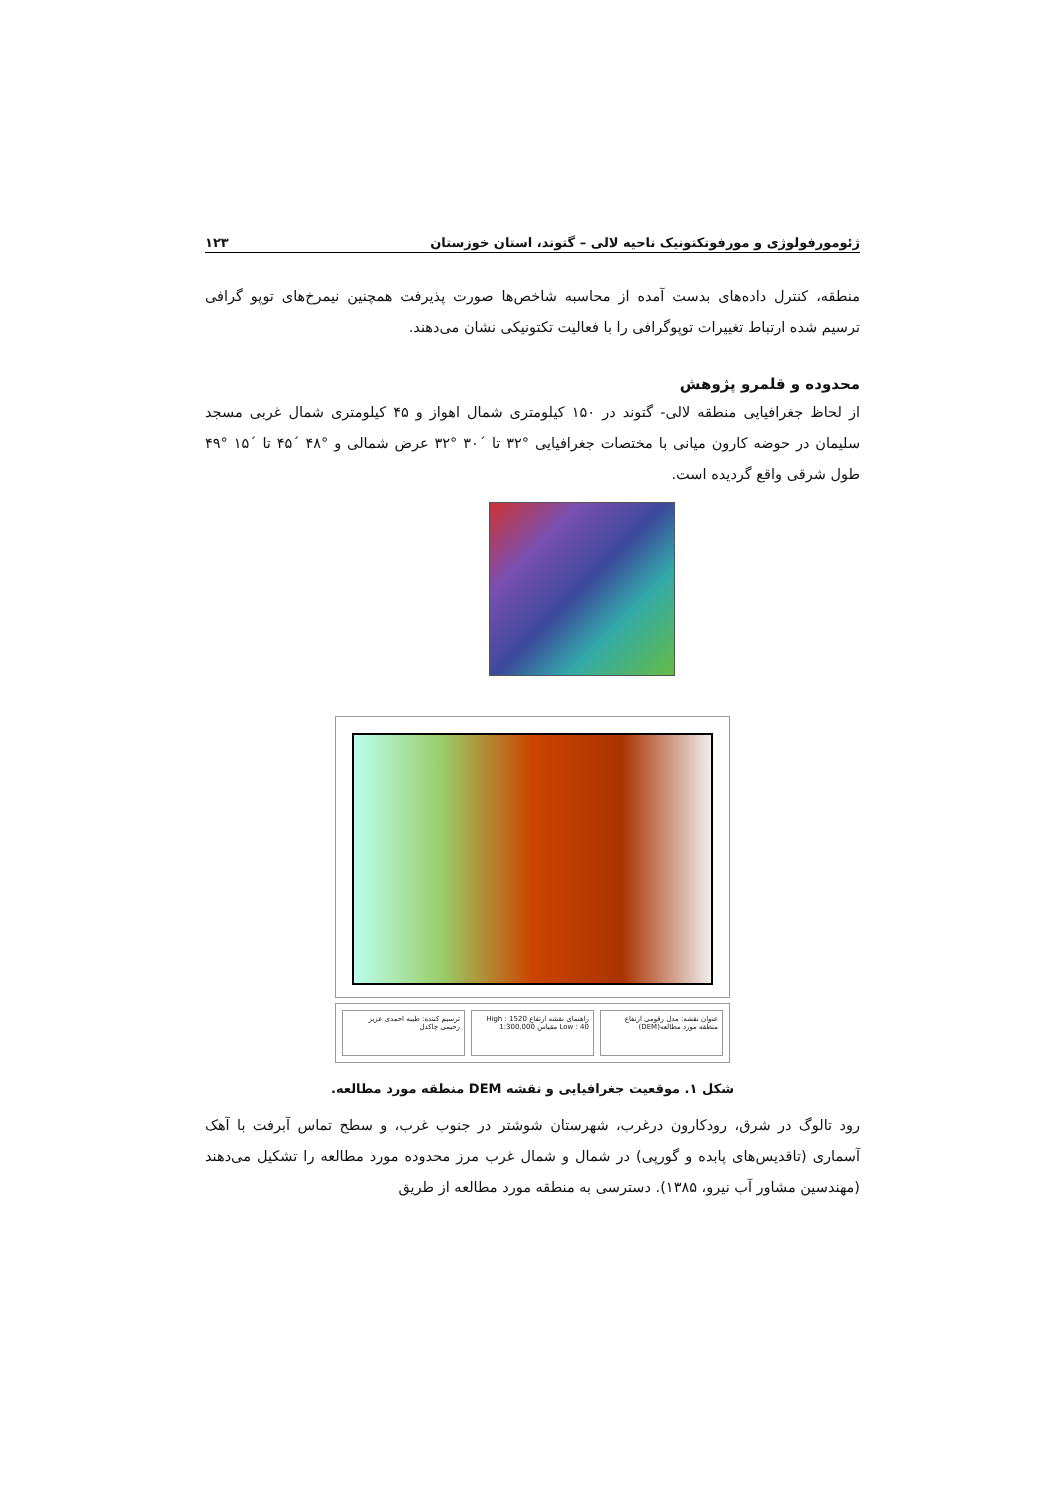ژئومورفولوژی و مورفوتکتونیک ناحیه لالی – گتوند، استان خوزستان ۱۲۳
منطقه، کنترل داده‌های بدست آمده از محاسبه شاخص‌ها صورت پذیرفت همچنین نیمرخ‌های توپو گرافی ترسیم شده ارتباط تغییرات توپوگرافی را با فعالیت تکتونیکی نشان می‌دهند.
محدوده و قلمرو پژوهش
از لحاظ جغرافیایی منطقه لالی- گتوند در ۱۵۰ کیلومتری شمال اهواز و ۴۵ کیلومتری شمال غربی مسجد سلیمان در حوضه کارون میانی با مختصات جغرافیایی °۳۲ تا ´۳۰ °۳۲ عرض شمالی و °۴۸ ´۴۵ تا ´۱۵ °۴۹ طول شرقی واقع گردیده است.
عنوان نقشه: مدل رقومی ارتفاع منطقه مورد مطالعه(DEM)
راهنمای نقشه ارتفاع High : 1520 Low : 40 مقیاس 1:300,000
ترسیم کننده: طیبه احمدی عزیز رحیمی چاکدل
شکل ۱. موقعیت جغرافیایی و نقشه DEM منطقه مورد مطالعه.
رود تالوگ در شرق، رودکارون درغرب، شهرستان شوشتر در جنوب غرب، و سطح تماس آبرفت با آهک آسماری (تاقدیس‌های پابده و گورپی) در شمال و شمال غرب مرز محدوده مورد مطالعه را تشکیل می‌دهند (مهندسین مشاور آب نیرو، ۱۳۸۵). دسترسی به منطقه مورد مطالعه از طریق